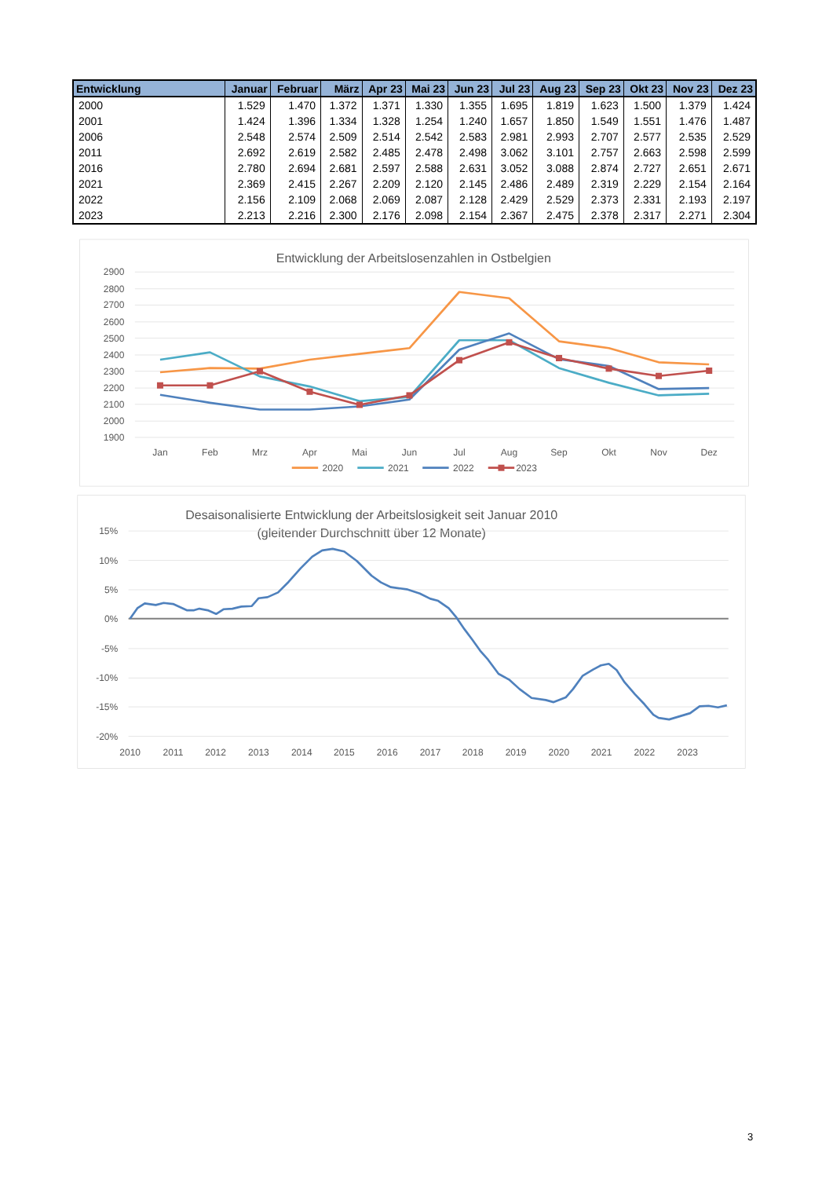| Entwicklung | Januar | Februar | März | Apr 23 | Mai 23 | Jun 23 | Jul 23 | Aug 23 | Sep 23 | Okt 23 | Nov 23 | Dez 23 |
| --- | --- | --- | --- | --- | --- | --- | --- | --- | --- | --- | --- | --- |
| 2000 | 1.529 | 1.470 | 1.372 | 1.371 | 1.330 | 1.355 | 1.695 | 1.819 | 1.623 | 1.500 | 1.379 | 1.424 |
| 2001 | 1.424 | 1.396 | 1.334 | 1.328 | 1.254 | 1.240 | 1.657 | 1.850 | 1.549 | 1.551 | 1.476 | 1.487 |
| 2006 | 2.548 | 2.574 | 2.509 | 2.514 | 2.542 | 2.583 | 2.981 | 2.993 | 2.707 | 2.577 | 2.535 | 2.529 |
| 2011 | 2.692 | 2.619 | 2.582 | 2.485 | 2.478 | 2.498 | 3.062 | 3.101 | 2.757 | 2.663 | 2.598 | 2.599 |
| 2016 | 2.780 | 2.694 | 2.681 | 2.597 | 2.588 | 2.631 | 3.052 | 3.088 | 2.874 | 2.727 | 2.651 | 2.671 |
| 2021 | 2.369 | 2.415 | 2.267 | 2.209 | 2.120 | 2.145 | 2.486 | 2.489 | 2.319 | 2.229 | 2.154 | 2.164 |
| 2022 | 2.156 | 2.109 | 2.068 | 2.069 | 2.087 | 2.128 | 2.429 | 2.529 | 2.373 | 2.331 | 2.193 | 2.197 |
| 2023 | 2.213 | 2.216 | 2.300 | 2.176 | 2.098 | 2.154 | 2.367 | 2.475 | 2.378 | 2.317 | 2.271 | 2.304 |
Entwicklung der Arbeitslosenzahlen in Ostbelgien
2900
2800
2700
2600
2500
2400
2300
2200
2100
2000
1900
Jan
Feb
Mrz
Apr
Mai
Jun
Jul
Aug
Sep
Okt
Nov
Dez
2020
2021
2022
2023
Desaisonalisierte Entwicklung der Arbeitslosigkeit seit Januar 2010
(gleitender Durchschnitt über 12 Monate)
15%
10%
5%
0%
-5%
-10%
-15%
-20%
2010
2011
2012
2013
2014
2015
2016
2017
2018
2019
2020
2021
2022
2023
3